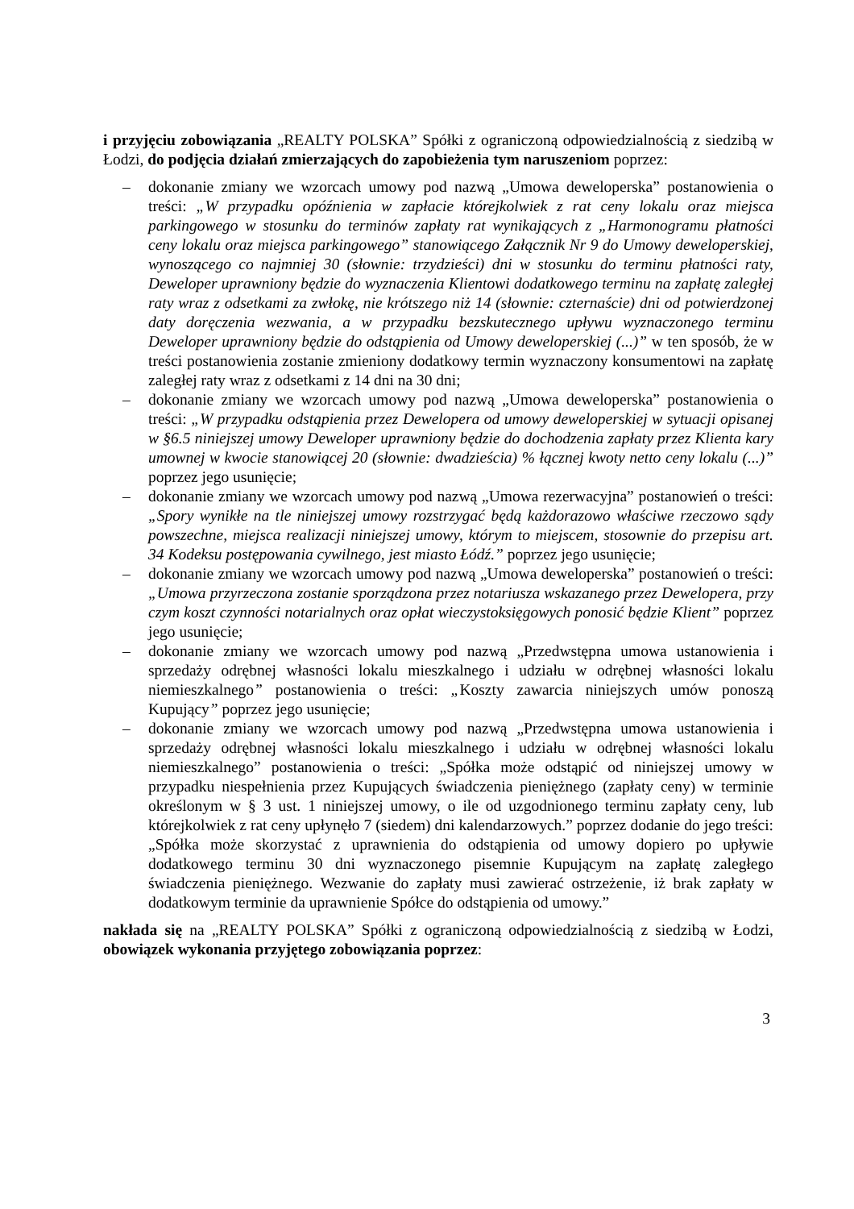i przyjęciu zobowiązania „REALTY POLSKA” Spółki z ograniczoną odpowiedzialnością z siedzibą w Łodzi, do podjęcia działań zmierzających do zapobieżenia tym naruszeniom poprzez:
– dokonanie zmiany we wzorcach umowy pod nazwą „Umowa deweloperska” postanowienia o treści: „W przypadku opóźnienia w zapłacie którejkolwiek z rat ceny lokalu oraz miejsca parkingowego w stosunku do terminów zapłaty rat wynikających z „Harmonogramu płatności ceny lokalu oraz miejsca parkingowego” stanowiącego Załącznik Nr 9 do Umowy deweloperskiej, wynoszącego co najmniej 30 (słownie: trzydzieści) dni w stosunku do terminu płatności raty, Deweloper uprawniony będzie do wyznaczenia Klientowi dodatkowego terminu na zapłatę zaległej raty wraz z odsetkami za zwłokę, nie krótszego niż 14 (słownie: czternaście) dni od potwierdzonej daty doręczenia wezwania, a w przypadku bezskutecznego upływu wyznaczonego terminu Deweloper uprawniony będzie do odstąpienia od Umowy deweloperskiej (...)” w ten sposób, że w treści postanowienia zostanie zmieniony dodatkowy termin wyznaczony konsumentowi na zapłatę zaległej raty wraz z odsetkami z 14 dni na 30 dni;
– dokonanie zmiany we wzorcach umowy pod nazwą „Umowa deweloperska” postanowienia o treści: „W przypadku odstąpienia przez Dewelopera od umowy deweloperskiej w sytuacji opisanej w §6.5 niniejszej umowy Deweloper uprawniony będzie do dochodzenia zapłaty przez Klienta kary umownej w kwocie stanowiącej 20 (słownie: dwadzieścia) % łącznej kwoty netto ceny lokalu (...)” poprzez jego usunięcie;
– dokonanie zmiany we wzorcach umowy pod nazwą „Umowa rezerwacyjna” postanowień o treści: „Spory wynikłe na tle niniejszej umowy rozstrzygać będą każdorazowo właściwe rzeczowo sądy powszechne, miejsca realizacji niniejszej umowy, którym to miejscem, stosownie do przepisu art. 34 Kodeksu postępowania cywilnego, jest miasto Łódź.” poprzez jego usunięcie;
– dokonanie zmiany we wzorcach umowy pod nazwą „Umowa deweloperska” postanowień o treści: „Umowa przyrzeczona zostanie sporządzona przez notariusza wskazanego przez Dewelopera, przy czym koszt czynności notarialnych oraz opłat wieczystoksięgowych ponosić będzie Klient” poprzez jego usunięcie;
– dokonanie zmiany we wzorcach umowy pod nazwą „Przedwstępna umowa ustanowienia i sprzedaży odrębnej własności lokalu mieszkalnego i udziału w odrębnej własności lokalu niemieszkalnego” postanowienia o treści: „Koszty zawarcia niniejszych umów ponoszą Kupujący” poprzez jego usunięcie;
– dokonanie zmiany we wzorcach umowy pod nazwą „Przedwstępna umowa ustanowienia i sprzedaży odrębnej własności lokalu mieszkalnego i udziału w odrębnej własności lokalu niemieszkalnego” postanowienia o treści: „Spółka może odstąpić od niniejszej umowy w przypadku niespełnienia przez Kupujących świadczenia pieniężnego (zapłaty ceny) w terminie określonym w § 3 ust. 1 niniejszej umowy, o ile od uzgodnionego terminu zapłaty ceny, lub którejkolwiek z rat ceny upłynęło 7 (siedem) dni kalendarzowych.” poprzez dodanie do jego treści: „Spółka może skorzystać z uprawnienia do odstąpienia od umowy dopiero po upływie dodatkowego terminu 30 dni wyznaczonego pisemnie Kupującym na zapłatę zaległego świadczenia pieniężnego. Wezwanie do zapłaty musi zawierać ostrzeżenie, iż brak zapłaty w dodatkowym terminie da uprawnienie Spółce do odstąpienia od umowy.”
nakłada się na „REALTY POLSKA” Spółki z ograniczoną odpowiedzialnością z siedzibą w Łodzi, obowiązek wykonania przyjętego zobowiązania poprzez:
3